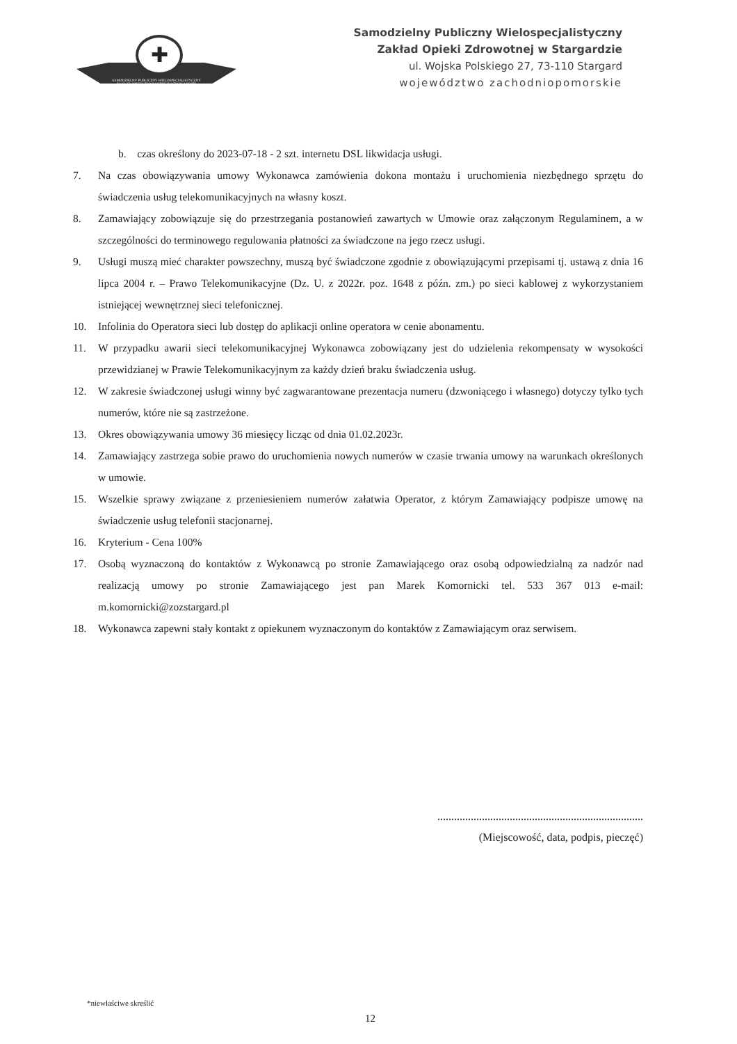✚
SAMODZIELNY PUBLICZNY WIELOSPECJALISTYCZNY ZAKŁAD OPIEKI ZDROWOTNEJ W STARGARDZIE
Samodzielny Publiczny Wielospecjalistyczny
Zakład Opieki Zdrowotnej w Stargardzie
ul. Wojska Polskiego 27, 73-110 Stargard
województwo zachodniopomorskie
b. czas określony do 2023-07-18 - 2 szt. internetu DSL likwidacja usługi.
7. Na czas obowiązywania umowy Wykonawca zamówienia dokona montażu i uruchomienia niezbędnego sprzętu do świadczenia usług telekomunikacyjnych na własny koszt.
8. Zamawiający zobowiązuje się do przestrzegania postanowień zawartych w Umowie oraz załączonym Regulaminem, a w szczególności do terminowego regulowania płatności za świadczone na jego rzecz usługi.
9. Usługi muszą mieć charakter powszechny, muszą być świadczone zgodnie z obowiązującymi przepisami tj. ustawą z dnia 16 lipca 2004 r. – Prawo Telekomunikacyjne (Dz. U. z 2022r. poz. 1648 z późn. zm.) po sieci kablowej z wykorzystaniem istniejącej wewnętrznej sieci telefonicznej.
10. Infolinia do Operatora sieci lub dostęp do aplikacji online operatora w cenie abonamentu.
11. W przypadku awarii sieci telekomunikacyjnej Wykonawca zobowiązany jest do udzielenia rekompensaty w wysokości przewidzianej w Prawie Telekomunikacyjnym za każdy dzień braku świadczenia usług.
12. W zakresie świadczonej usługi winny być zagwarantowane prezentacja numeru (dzwoniącego i własnego) dotyczy tylko tych numerów, które nie są zastrzeżone.
13. Okres obowiązywania umowy 36 miesięcy licząc od dnia 01.02.2023r.
14. Zamawiający zastrzega sobie prawo do uruchomienia nowych numerów w czasie trwania umowy na warunkach określonych w umowie.
15. Wszelkie sprawy związane z przeniesieniem numerów załatwia Operator, z którym Zamawiający podpisze umowę na świadczenie usług telefonii stacjonarnej.
16. Kryterium - Cena 100%
17. Osobą wyznaczoną do kontaktów z Wykonawcą po stronie Zamawiającego oraz osobą odpowiedzialną za nadzór nad realizacją umowy po stronie Zamawiającego jest pan Marek Komornicki tel. 533 367 013 e-mail: m.komornicki@zozstargard.pl
18. Wykonawca zapewni stały kontakt z opiekunem wyznaczonym do kontaktów z Zamawiającym oraz serwisem.
..........................................................................
(Miejscowość, data, podpis, pieczęć)
*niewłaściwe skreślić
12